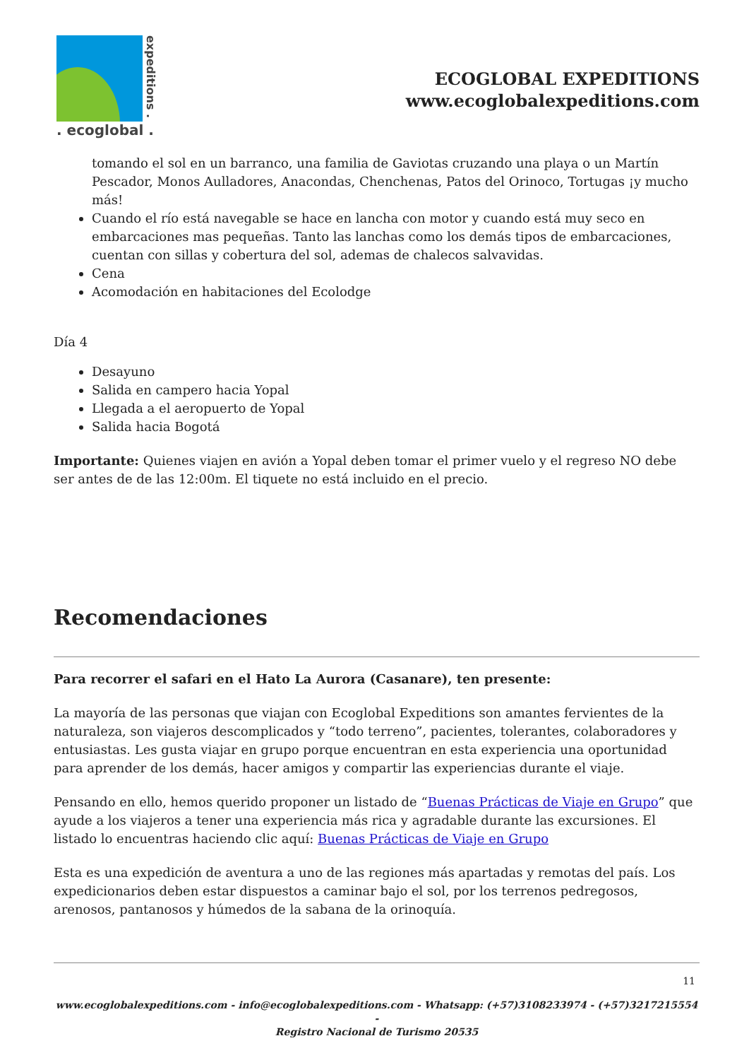expeditions .
. ecoglobal .
ECOGLOBAL EXPEDITIONS
www.ecoglobalexpeditions.com
tomando el sol en un barranco, una familia de Gaviotas cruzando una playa o un Martín Pescador, Monos Aulladores, Anacondas, Chenchenas, Patos del Orinoco, Tortugas ¡y mucho más!
Cuando el río está navegable se hace en lancha con motor y cuando está muy seco en embarcaciones mas pequeñas. Tanto las lanchas como los demás tipos de embarcaciones, cuentan con sillas y cobertura del sol, ademas de chalecos salvavidas.
Cena
Acomodación en habitaciones del Ecolodge
Día 4
Desayuno
Salida en campero hacia Yopal
Llegada a el aeropuerto de Yopal
Salida hacia Bogotá
Importante: Quienes viajen en avión a Yopal deben tomar el primer vuelo y el regreso NO debe ser antes de de las 12:00m. El tiquete no está incluido en el precio.
Recomendaciones
Para recorrer el safari en el Hato La Aurora (Casanare), ten presente:
La mayoría de las personas que viajan con Ecoglobal Expeditions son amantes fervientes de la naturaleza, son viajeros descomplicados y “todo terreno”, pacientes, tolerantes, colaboradores y entusiastas. Les gusta viajar en grupo porque encuentran en esta experiencia una oportunidad para aprender de los demás, hacer amigos y compartir las experiencias durante el viaje.
Pensando en ello, hemos querido proponer un listado de “Buenas Prácticas de Viaje en Grupo” que ayude a los viajeros a tener una experiencia más rica y agradable durante las excursiones. El listado lo encuentras haciendo clic aquí: Buenas Prácticas de Viaje en Grupo
Esta es una expedición de aventura a uno de las regiones más apartadas y remotas del país. Los expedicionarios deben estar dispuestos a caminar bajo el sol, por los terrenos pedregosos, arenosos, pantanosos y húmedos de la sabana de la orinoquía.
11
www.ecoglobalexpeditions.com - info@ecoglobalexpeditions.com - Whatsapp: (+57)3108233974 - (+57)3217215554 -
Registro Nacional de Turismo 20535